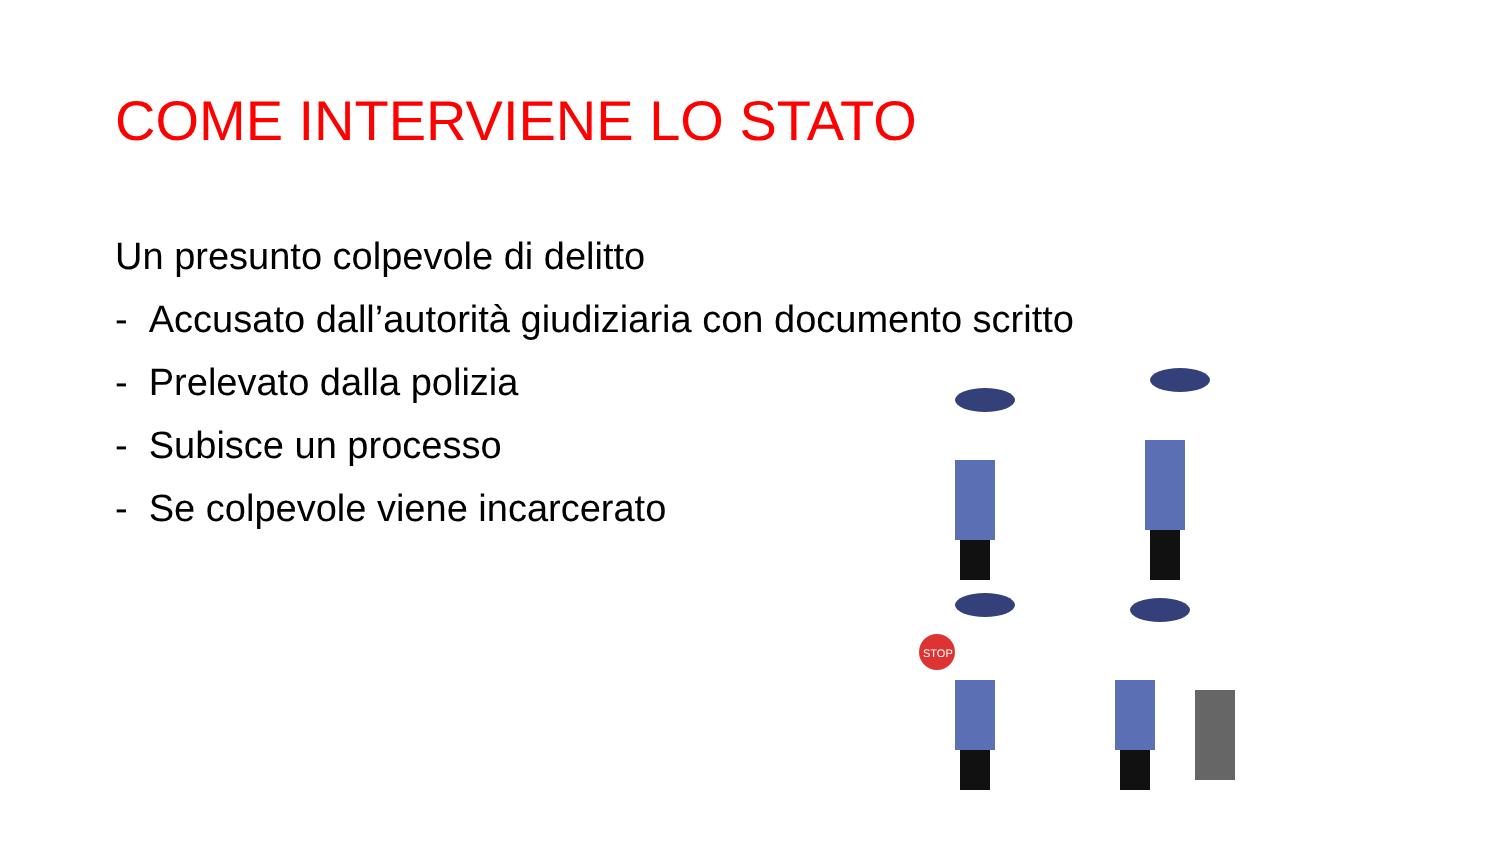COME INTERVIENE LO STATO
Un presunto colpevole di delitto
- Accusato dall’autorità giudiziaria con documento scritto
- Prelevato dalla polizia
- Subisce un processo
- Se colpevole viene incarcerato
STOP